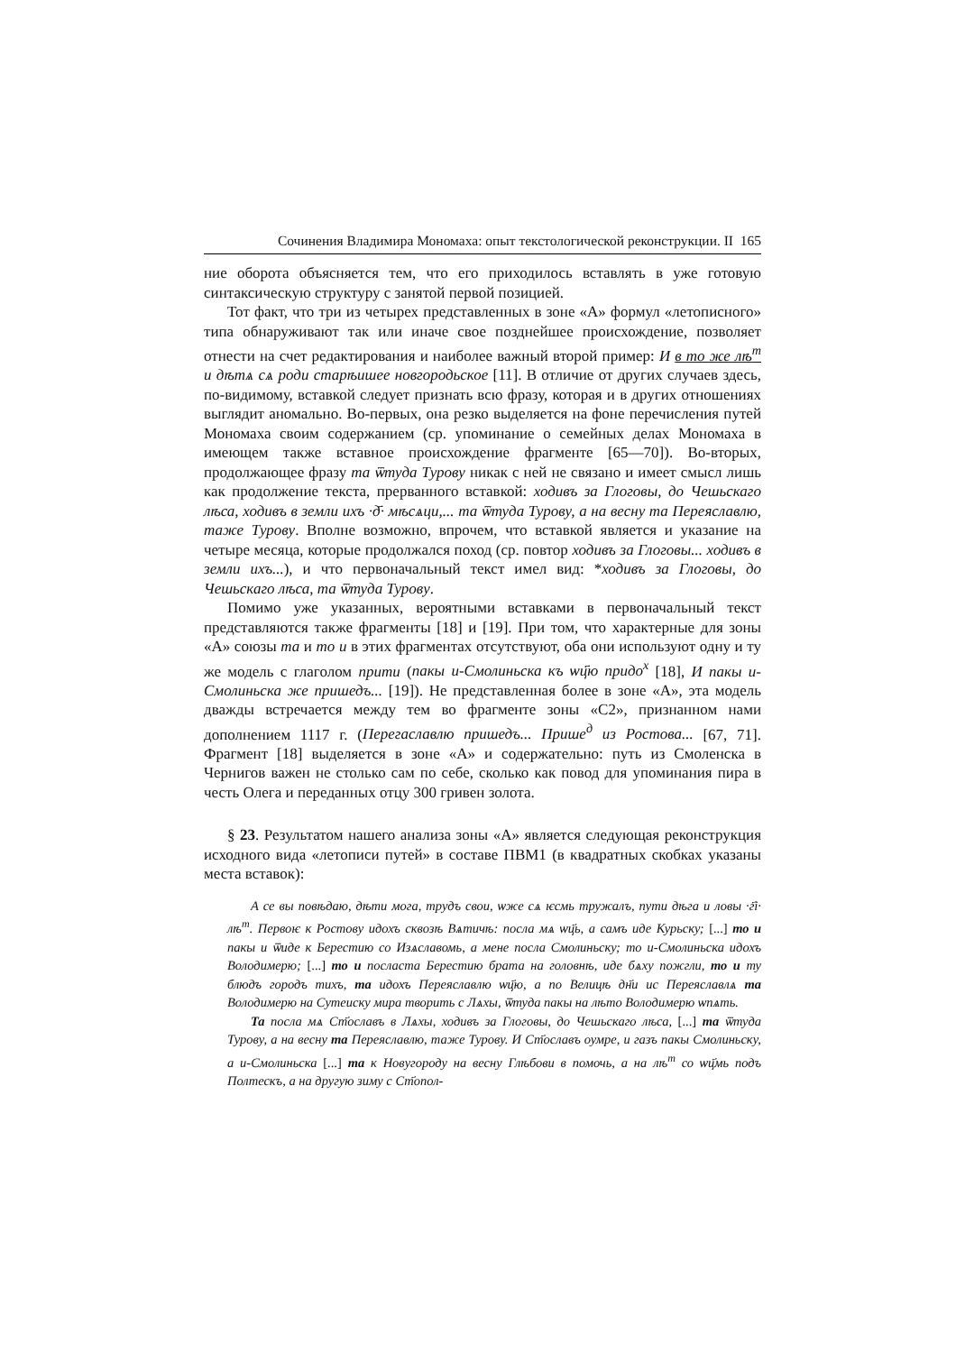Сочинения Владимира Мономаха: опыт текстологической реконструкции. II 165
ние оборота объясняется тем, что его приходилось вставлять в уже готовую синтаксическую структуру с занятой первой позицией.
Тот факт, что три из четырех представленных в зоне «А» формул «летописного» типа обнаруживают так или иначе свое позднейшее происхождение, позволяет отнести на счет редактирования и наиболее важный второй пример: И в то же лѣ<sup>т</sup> и дѣтѧ сѧ роди старѣишее новгородьское [11]. В отличие от других случаев здесь, по-видимому, вставкой следует признать всю фразу, которая и в других отношениях выглядит аномально. Во-первых, она резко выделяется на фоне перечисления путей Мономаха своим содержанием (ср. упоминание о семейных делах Мономаха в имеющем также вставное происхождение фрагменте [65—70]). Во-вторых, продолжающее фразу та ѿтуда Турову никак с ней не связано и имеет смысл лишь как продолжение текста, прерванного вставкой: ходивъ за Глоговы, до Чешьскаго лѣса, ходивъ в земли ихъ ·д҃· мѣсѧци,... та ѿтуда Турову, а на весну та Переяславлю, таже Турову. Вполне возможно, впрочем, что вставкой является и указание на четыре месяца, которые продолжался поход (ср. повтор ходивъ за Глоговы... ходивъ в земли ихъ...), и что первоначальный текст имел вид: *ходивъ за Глоговы, до Чешьскаго лѣса, та ѿтуда Турову.
Помимо уже указанных, вероятными вставками в первоначальный текст представляются также фрагменты [18] и [19]. При том, что характерные для зоны «А» союзы та и то и в этих фрагментах отсутствуют, оба они используют одну и ту же модель с глаголом прити (пакы и-Смолиньска къ ѡц҃ю придо<sup>х</sup> [18], И пакы и-Смолиньска же пришедъ... [19]). Не представленная более в зоне «А», эта модель дважды встречается между тем во фрагменте зоны «С2», признанном нами дополнением 1117 г. (Перегаславлю пришедъ... Прише<sup>д</sup> из Ростова... [67, 71]. Фрагмент [18] выделяется в зоне «А» и содержательно: путь из Смоленска в Чернигов важен не столько сам по себе, сколько как повод для упоминания пира в честь Олега и переданных отцу 300 гривен золота.
§ 23. Результатом нашего анализа зоны «А» является следующая реконструкция исходного вида «летописи путей» в составе ПВМ1 (в квадратных скобках указаны места вставок):
А се вы повѣдаю, дѣти мога, трудъ свои, ѡже сѧ ѥсмь тружалъ, пути дѣга и ловы ·г҃і· лѣ<sup>т</sup>. Первоѥ к Ростову идохъ сквозѣ Вѧтичѣ: посла мѧ ѡц҃ь, а самъ иде Курьску; [...] то и пакы и ѿиде к Берестию со Изѧславомь, а мене посла Смолиньску; то и-Смолиньска идохъ Володимерю; [...] то и посласта Берестию брата на головнѣ, иде бѧху пожгли, то и ту блюдъ городъ тихъ, та идохъ Переяславлю ѡц҃ю, а по Велицѣ дн҃и ис Переяславлѧ та Володимерю на Сутеиску мира творить с Лѧхы, ѿтуда пакы на лѣто Володимерю ѡпѧть.
Та посла мѧ Ст҃ославъ в Лѧхы, ходивъ за Глоговы, до Чешьскаго лѣса, [...] та ѿтуда Турову, а на весну та Переяславлю, таже Турову. И Ст҃ославъ оумре, и газъ пакы Смолиньску, а и-Смолиньска [...] та к Новугороду на весну Глѣбови в помочь, а на лѣ<sup>т</sup> со ѡц҃мь подъ Полтескъ, а на другую зиму с Ст҃опол-